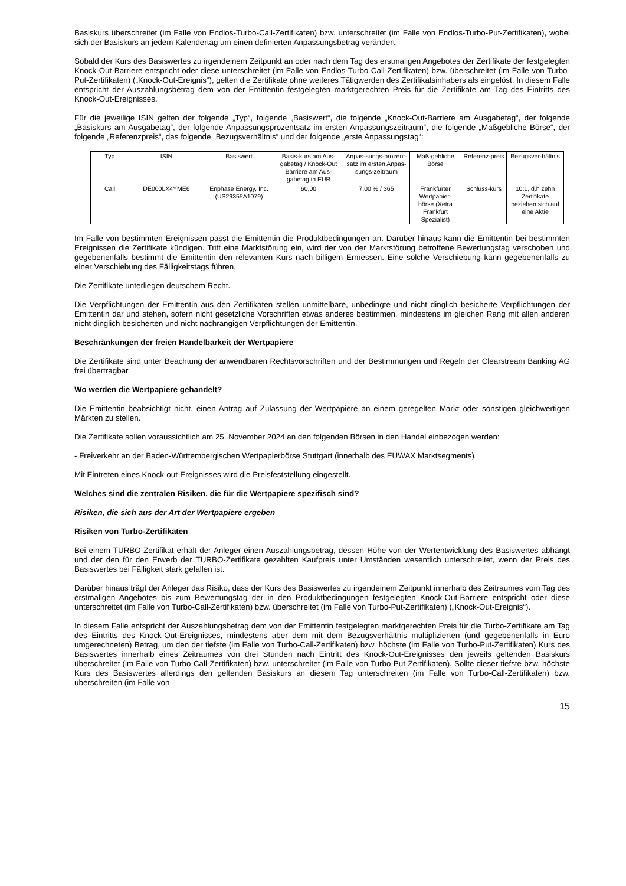Basiskurs überschreitet (im Falle von Endlos-Turbo-Call-Zertifikaten) bzw. unterschreitet (im Falle von Endlos-Turbo-Put-Zertifikaten), wobei sich der Basiskurs an jedem Kalendertag um einen definierten Anpassungsbetrag verändert.
Sobald der Kurs des Basiswertes zu irgendeinem Zeitpunkt an oder nach dem Tag des erstmaligen Angebotes der Zertifikate der festgelegten Knock-Out-Barriere entspricht oder diese unterschreitet (im Falle von Endlos-Turbo-Call-Zertifikaten) bzw. überschreitet (im Falle von Turbo-Put-Zertifikaten) („Knock-Out-Ereignis“), gelten die Zertifikate ohne weiteres Tätigwerden des Zertifikatsinhabers als eingelöst. In diesem Falle entspricht der Auszahlungsbetrag dem von der Emittentin festgelegten marktgerechten Preis für die Zertifikate am Tag des Eintritts des Knock-Out-Ereignisses.
Für die jeweilige ISIN gelten der folgende „Typ“, folgende „Basiswert“, die folgende „Knock-Out-Barriere am Ausgabetag“, der folgende „Basiskurs am Ausgabetag“, der folgende Anpassungsprozentsatz im ersten Anpassungszeitraum“, die folgende „Maßgebliche Börse“, der folgende „Referenzpreis“, das folgende „Bezugsverhältnis“ und der folgende „erste Anpassungstag“:
| Typ | ISIN | Basiswert | Basis-kurs am Aus-gabetag / Knock-Out Barriere am Aus-gabetag in EUR | Anpas-sungs-prozent-satz im ersten Anpas-sungs-zeitraum | Maß-gebliche Börse | Referenz-preis | Bezugsver-hältnis |
| Call | DE000LX4YME6 | Enphase Energy, Inc. (US29355A1079) | 60,00 | 7,00 % / 365 | Frankfurter Wertpapier-börse (Xetra Frankfurt Spezialist) | Schluss-kurs | 10:1, d.h zehn Zertifikate beziehen sich auf eine Aktie |
Im Falle von bestimmten Ereignissen passt die Emittentin die Produktbedingungen an. Darüber hinaus kann die Emittentin bei bestimmten Ereignissen die Zertifikate kündigen. Tritt eine Marktstörung ein, wird der von der Marktstörung betroffene Bewertungstag verschoben und gegebenenfalls bestimmt die Emittentin den relevanten Kurs nach billigem Ermessen. Eine solche Verschiebung kann gegebenenfalls zu einer Verschiebung des Fälligkeitstags führen.
Die Zertifikate unterliegen deutschem Recht.
Die Verpflichtungen der Emittentin aus den Zertifikaten stellen unmittelbare, unbedingte und nicht dinglich besicherte Verpflichtungen der Emittentin dar und stehen, sofern nicht gesetzliche Vorschriften etwas anderes bestimmen, mindestens im gleichen Rang mit allen anderen nicht dinglich besicherten und nicht nachrangigen Verpflichtungen der Emittentin.
Beschränkungen der freien Handelbarkeit der Wertpapiere
Die Zertifikate sind unter Beachtung der anwendbaren Rechtsvorschriften und der Bestimmungen und Regeln der Clearstream Banking AG frei übertragbar.
Wo werden die Wertpapiere gehandelt?
Die Emittentin beabsichtigt nicht, einen Antrag auf Zulassung der Wertpapiere an einem geregelten Markt oder sonstigen gleichwertigen Märkten zu stellen.
Die Zertifikate sollen voraussichtlich am 25. November 2024 an den folgenden Börsen in den Handel einbezogen werden:
- Freiverkehr an der Baden-Württembergischen Wertpapierbörse Stuttgart (innerhalb des EUWAX Marktsegments)
Mit Eintreten eines Knock-out-Ereignisses wird die Preisfeststellung eingestellt.
Welches sind die zentralen Risiken, die für die Wertpapiere spezifisch sind?
Risiken, die sich aus der Art der Wertpapiere ergeben
Risiken von Turbo-Zertifikaten
Bei einem TURBO-Zertifikat erhält der Anleger einen Auszahlungsbetrag, dessen Höhe von der Wertentwicklung des Basiswertes abhängt und der den für den Erwerb der TURBO-Zertifikate gezahlten Kaufpreis unter Umständen wesentlich unterschreitet, wenn der Preis des Basiswertes bei Fälligkeit stark gefallen ist.
Darüber hinaus trägt der Anleger das Risiko, dass der Kurs des Basiswertes zu irgendeinem Zeitpunkt innerhalb des Zeitraumes vom Tag des erstmaligen Angebotes bis zum Bewertungstag der in den Produktbedingungen festgelegten Knock-Out-Barriere entspricht oder diese unterschreitet (im Falle von Turbo-Call-Zertifikaten) bzw. überschreitet (im Falle von Turbo-Put-Zertifikaten) („Knock-Out-Ereignis“).
In diesem Falle entspricht der Auszahlungsbetrag dem von der Emittentin festgelegten marktgerechten Preis für die Turbo-Zertifikate am Tag des Eintritts des Knock-Out-Ereignisses, mindestens aber dem mit dem Bezugsverhältnis multiplizierten (und gegebenenfalls in Euro umgerechneten) Betrag, um den der tiefste (im Falle von Turbo-Call-Zertifikaten) bzw. höchste (im Falle von Turbo-Put-Zertifikaten) Kurs des Basiswertes innerhalb eines Zeitraumes von drei Stunden nach Eintritt des Knock-Out-Ereignisses den jeweils geltenden Basiskurs überschreitet (im Falle von Turbo-Call-Zertifikaten) bzw. unterschreitet (im Falle von Turbo-Put-Zertifikaten). Sollte dieser tiefste bzw. höchste Kurs des Basiswertes allerdings den geltenden Basiskurs an diesem Tag unterschreiten (im Falle von Turbo-Call-Zertifikaten) bzw. überschreiten (im Falle von
15